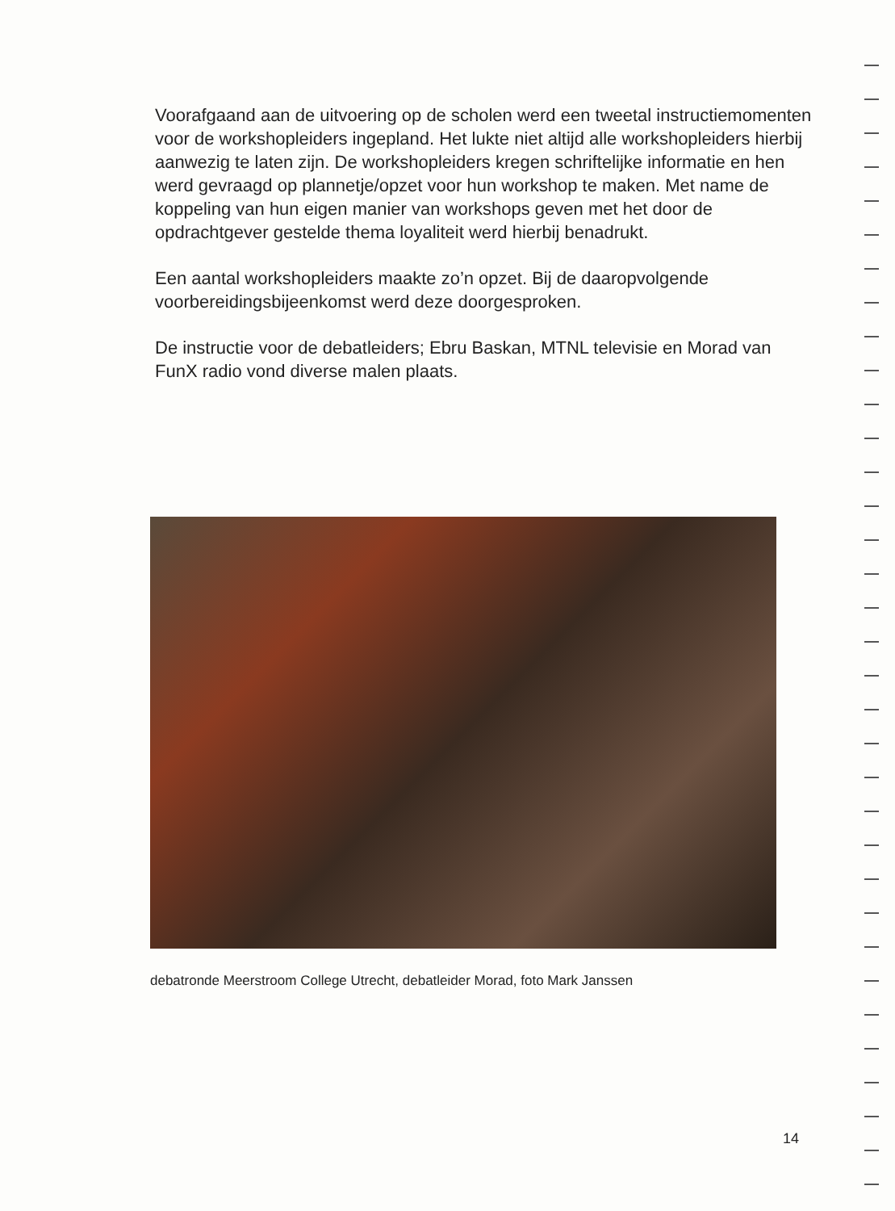Voorafgaand aan de uitvoering op de scholen werd een tweetal instructiemomenten voor de workshopleiders ingepland. Het lukte niet altijd alle workshopleiders hierbij aanwezig te laten zijn. De workshopleiders kregen schriftelijke informatie en hen werd gevraagd op plannetje/opzet voor hun workshop te maken. Met name de koppeling van hun eigen manier van workshops geven met het door de opdrachtgever gestelde thema loyaliteit werd hierbij benadrukt.
Een aantal workshopleiders maakte zo’n opzet. Bij de daaropvolgende voorbereidingsbijeenkomst werd deze doorgesproken.
De instructie voor de debatleiders; Ebru Baskan, MTNL televisie en Morad van FunX radio vond diverse malen plaats.
debatronde Meerstroom College Utrecht, debatleider Morad, foto Mark Janssen
14